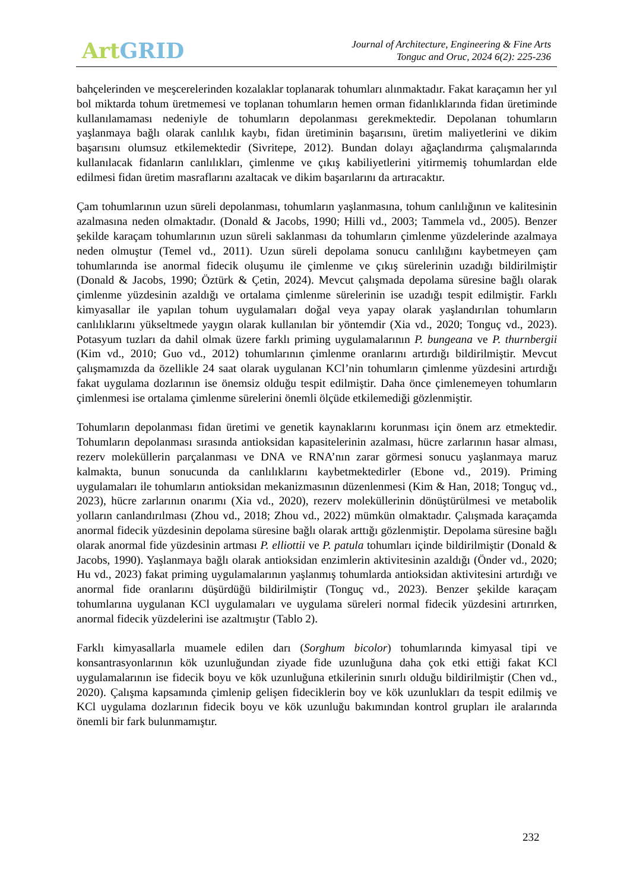Art GRID
Journal of Architecture, Engineering & Fine Arts
Tonguc and Oruc, 2024 6(2): 225-236
bahçelerinden ve meşcerelerinden kozalaklar toplanarak tohumları alınmaktadır. Fakat karaçamın her yıl bol miktarda tohum üretmemesi ve toplanan tohumların hemen orman fidanlıklarında fidan üretiminde kullanılamaması nedeniyle de tohumların depolanması gerekmektedir. Depolanan tohumların yaşlanmaya bağlı olarak canlılık kaybı, fidan üretiminin başarısını, üretim maliyetlerini ve dikim başarısını olumsuz etkilemektedir (Sivritepe, 2012). Bundan dolayı ağaçlandırma çalışmalarında kullanılacak fidanların canlılıkları, çimlenme ve çıkış kabiliyetlerini yitirmemiş tohumlardan elde edilmesi fidan üretim masraflarını azaltacak ve dikim başarılarını da artıracaktır.
Çam tohumlarının uzun süreli depolanması, tohumların yaşlanmasına, tohum canlılığının ve kalitesinin azalmasına neden olmaktadır. (Donald & Jacobs, 1990; Hilli vd., 2003; Tammela vd., 2005). Benzer şekilde karaçam tohumlarının uzun süreli saklanması da tohumların çimlenme yüzdelerinde azalmaya neden olmuştur (Temel vd., 2011). Uzun süreli depolama sonucu canlılığını kaybetmeyen çam tohumlarında ise anormal fidecik oluşumu ile çimlenme ve çıkış sürelerinin uzadığı bildirilmiştir (Donald & Jacobs, 1990; Öztürk & Çetin, 2024). Mevcut çalışmada depolama süresine bağlı olarak çimlenme yüzdesinin azaldığı ve ortalama çimlenme sürelerinin ise uzadığı tespit edilmiştir. Farklı kimyasallar ile yapılan tohum uygulamaları doğal veya yapay olarak yaşlandırılan tohumların canlılıklarını yükseltmede yaygın olarak kullanılan bir yöntemdir (Xia vd., 2020; Tonguç vd., 2023). Potasyum tuzları da dahil olmak üzere farklı priming uygulamalarının P. bungeana ve P. thurnbergii (Kim vd., 2010; Guo vd., 2012) tohumlarının çimlenme oranlarını artırdığı bildirilmiştir. Mevcut çalışmamızda da özellikle 24 saat olarak uygulanan KCl’nin tohumların çimlenme yüzdesini artırdığı fakat uygulama dozlarının ise önemsiz olduğu tespit edilmiştir. Daha önce çimlenemeyen tohumların çimlenmesi ise ortalama çimlenme sürelerini önemli ölçüde etkilemediği gözlenmiştir.
Tohumların depolanması fidan üretimi ve genetik kaynaklarını korunması için önem arz etmektedir. Tohumların depolanması sırasında antioksidan kapasitelerinin azalması, hücre zarlarının hasar alması, rezerv moleküllerin parçalanması ve DNA ve RNA’nın zarar görmesi sonucu yaşlanmaya maruz kalmakta, bunun sonucunda da canlılıklarını kaybetmektedirler (Ebone vd., 2019). Priming uygulamaları ile tohumların antioksidan mekanizmasının düzenlenmesi (Kim & Han, 2018; Tonguç vd., 2023), hücre zarlarının onarımı (Xia vd., 2020), rezerv moleküllerinin dönüştürülmesi ve metabolik yolların canlandırılması (Zhou vd., 2018; Zhou vd., 2022) mümkün olmaktadır. Çalışmada karaçamda anormal fidecik yüzdesinin depolama süresine bağlı olarak arttığı gözlenmiştir. Depolama süresine bağlı olarak anormal fide yüzdesinin artması P. elliottii ve P. patula tohumları içinde bildirilmiştir (Donald & Jacobs, 1990). Yaşlanmaya bağlı olarak antioksidan enzimlerin aktivitesinin azaldığı (Önder vd., 2020; Hu vd., 2023) fakat priming uygulamalarının yaşlanmış tohumlarda antioksidan aktivitesini artırdığı ve anormal fide oranlarını düşürdüğü bildirilmiştir (Tonguç vd., 2023). Benzer şekilde karaçam tohumlarına uygulanan KCl uygulamaları ve uygulama süreleri normal fidecik yüzdesini artırırken, anormal fidecik yüzdelerini ise azaltmıştır (Tablo 2).
Farklı kimyasallarla muamele edilen darı (Sorghum bicolor) tohumlarında kimyasal tipi ve konsantrasyonlarının kök uzunluğundan ziyade fide uzunluğuna daha çok etki ettiği fakat KCl uygulamalarının ise fidecik boyu ve kök uzunluğuna etkilerinin sınırlı olduğu bildirilmiştir (Chen vd., 2020). Çalışma kapsamında çimlenip gelişen fideciklerin boy ve kök uzunlukları da tespit edilmiş ve KCl uygulama dozlarının fidecik boyu ve kök uzunluğu bakımından kontrol grupları ile aralarında önemli bir fark bulunmamıştır.
232